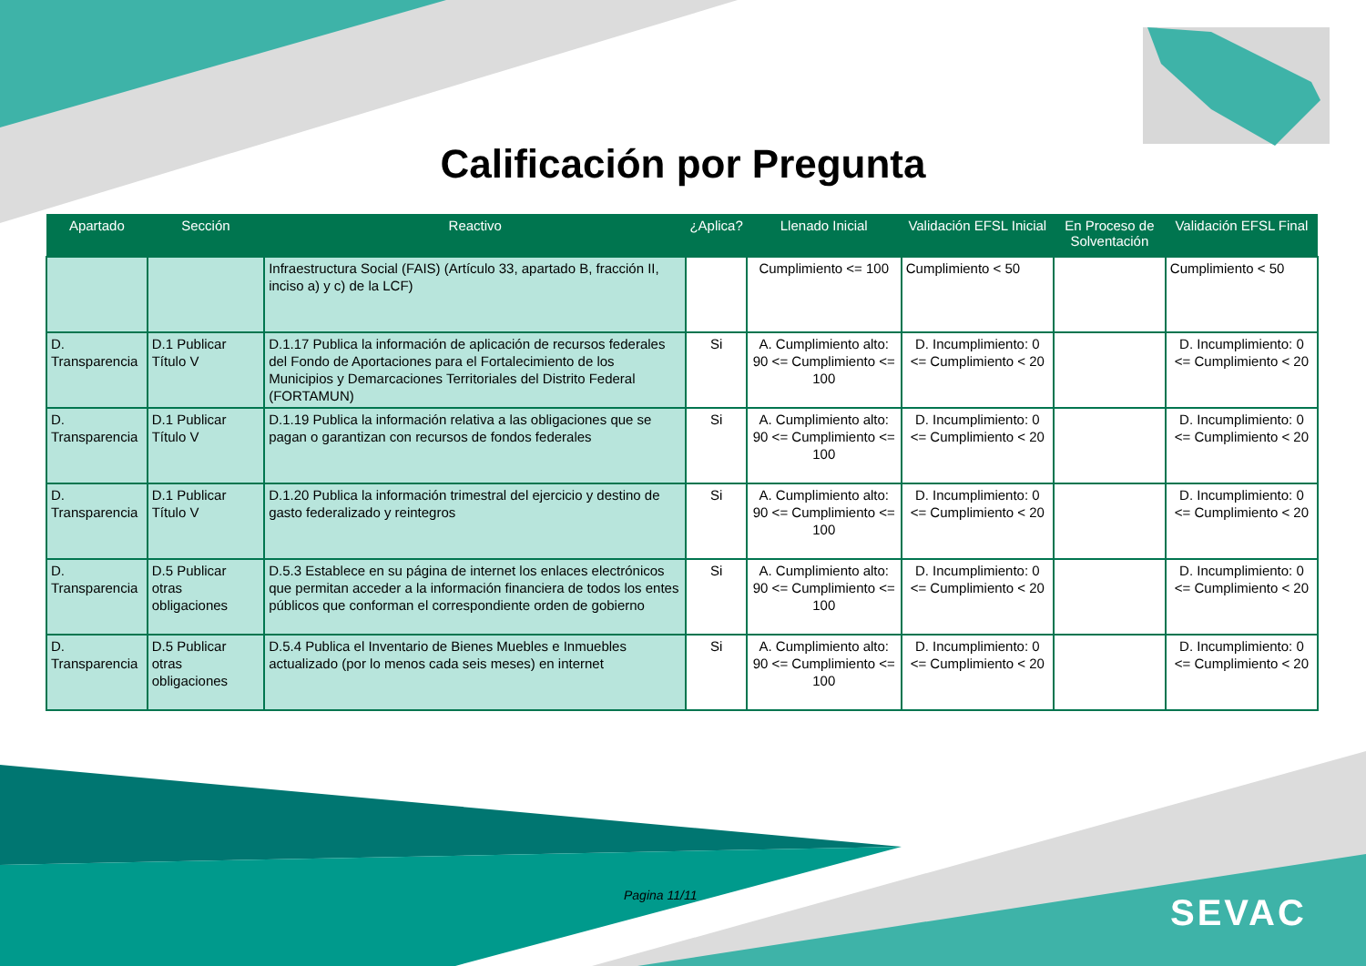Calificación por Pregunta
| Apartado | Sección | Reactivo | ¿Aplica? | Llenado Inicial | Validación EFSL Inicial | En Proceso de Solventación | Validación EFSL Final |
| --- | --- | --- | --- | --- | --- | --- | --- |
| | | Infraestructura Social (FAIS) (Artículo 33, apartado B, fracción II, inciso a) y c) de la LCF) | | Cumplimiento <= 100 | Cumplimiento < 50 | | Cumplimiento < 50 |
| D. Transparencia | D.1 Publicar Título V | D.1.17 Publica la información de aplicación de recursos federales del Fondo de Aportaciones para el Fortalecimiento de los Municipios y Demarcaciones Territoriales del Distrito Federal (FORTAMUN) | Si | A. Cumplimiento alto: 90 <= Cumplimiento <= 100 | D. Incumplimiento: 0 <= Cumplimiento < 20 | | D. Incumplimiento: 0 <= Cumplimiento < 20 |
| D. Transparencia | D.1 Publicar Título V | D.1.19 Publica la información relativa a las obligaciones que se pagan o garantizan con recursos de fondos federales | Si | A. Cumplimiento alto: 90 <= Cumplimiento <= 100 | D. Incumplimiento: 0 <= Cumplimiento < 20 | | D. Incumplimiento: 0 <= Cumplimiento < 20 |
| D. Transparencia | D.1 Publicar Título V | D.1.20 Publica la información trimestral del ejercicio y destino de gasto federalizado y reintegros | Si | A. Cumplimiento alto: 90 <= Cumplimiento <= 100 | D. Incumplimiento: 0 <= Cumplimiento < 20 | | D. Incumplimiento: 0 <= Cumplimiento < 20 |
| D. Transparencia | D.5 Publicar otras obligaciones | D.5.3 Establece en su página de internet los enlaces electrónicos que permitan acceder a la información financiera de todos los entes públicos que conforman el correspondiente orden de gobierno | Si | A. Cumplimiento alto: 90 <= Cumplimiento <= 100 | D. Incumplimiento: 0 <= Cumplimiento < 20 | | D. Incumplimiento: 0 <= Cumplimiento < 20 |
| D. Transparencia | D.5 Publicar otras obligaciones | D.5.4 Publica el Inventario de Bienes Muebles e Inmuebles actualizado (por lo menos cada seis meses) en internet | Si | A. Cumplimiento alto: 90 <= Cumplimiento <= 100 | D. Incumplimiento: 0 <= Cumplimiento < 20 | | D. Incumplimiento: 0 <= Cumplimiento < 20 |
Pagina 11/11 SEVAC